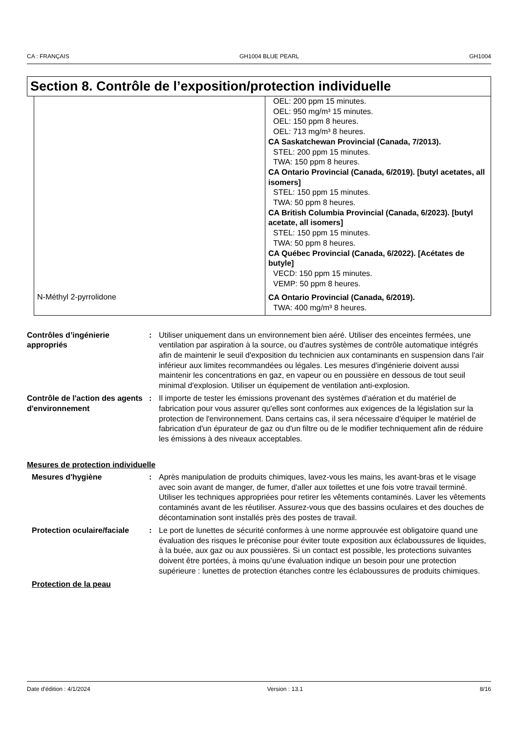CA : FRANÇAIS GH1004 BLUE PEARL GH1004
Section 8. Contrôle de l’exposition/protection individuelle
| | OEL: 200 ppm 15 minutes. OEL: 950 mg/m³ 15 minutes. OEL: 150 ppm 8 heures. OEL: 713 mg/m³ 8 heures. CA Saskatchewan Provincial (Canada, 7/2013). STEL: 200 ppm 15 minutes. TWA: 150 ppm 8 heures. CA Ontario Provincial (Canada, 6/2019). [butyl acetates, all isomers] STEL: 150 ppm 15 minutes. TWA: 50 ppm 8 heures. CA British Columbia Provincial (Canada, 6/2023). [butyl acetate, all isomers] STEL: 150 ppm 15 minutes. TWA: 50 ppm 8 heures. CA Québec Provincial (Canada, 6/2022). [Acétates de butyle] VECD: 150 ppm 15 minutes. VEMP: 50 ppm 8 heures. |
| N-Méthyl 2-pyrrolidone | CA Ontario Provincial (Canada, 6/2019). TWA: 400 mg/m³ 8 heures. |
Contrôles d’ingénierie appropriés
: Utiliser uniquement dans un environnement bien aéré. Utiliser des enceintes fermées, une ventilation par aspiration à la source, ou d'autres systèmes de contrôle automatique intégrés afin de maintenir le seuil d'exposition du technicien aux contaminants en suspension dans l'air inférieur aux limites recommandées ou légales. Les mesures d'ingénierie doivent aussi maintenir les concentrations en gaz, en vapeur ou en poussière en dessous de tout seuil minimal d'explosion. Utiliser un équipement de ventilation anti-explosion.
Contrôle de l'action des agents d'environnement
: Il importe de tester les émissions provenant des systèmes d'aération et du matériel de fabrication pour vous assurer qu'elles sont conformes aux exigences de la législation sur la protection de l'environnement. Dans certains cas, il sera nécessaire d'équiper le matériel de fabrication d'un épurateur de gaz ou d'un filtre ou de le modifier techniquement afin de réduire les émissions à des niveaux acceptables.
Mesures de protection individuelle
Mesures d'hygiène : Après manipulation de produits chimiques, lavez-vous les mains, les avant-bras et le visage avec soin avant de manger, de fumer, d'aller aux toilettes et une fois votre travail terminé. Utiliser les techniques appropriées pour retirer les vêtements contaminés. Laver les vêtements contaminés avant de les réutiliser. Assurez-vous que des bassins oculaires et des douches de décontamination sont installés près des postes de travail.
Protection oculaire/faciale
: Le port de lunettes de sécurité conformes à une norme approuvée est obligatoire quand une évaluation des risques le préconise pour éviter toute exposition aux éclaboussures de liquides, à la buée, aux gaz ou aux poussières. Si un contact est possible, les protections suivantes doivent être portées, à moins qu’une évaluation indique un besoin pour une protection supérieure : lunettes de protection étanches contre les éclaboussures de produits chimiques.
Protection de la peau
Date d'édition : 4/1/2024 Version : 13.1 8/16